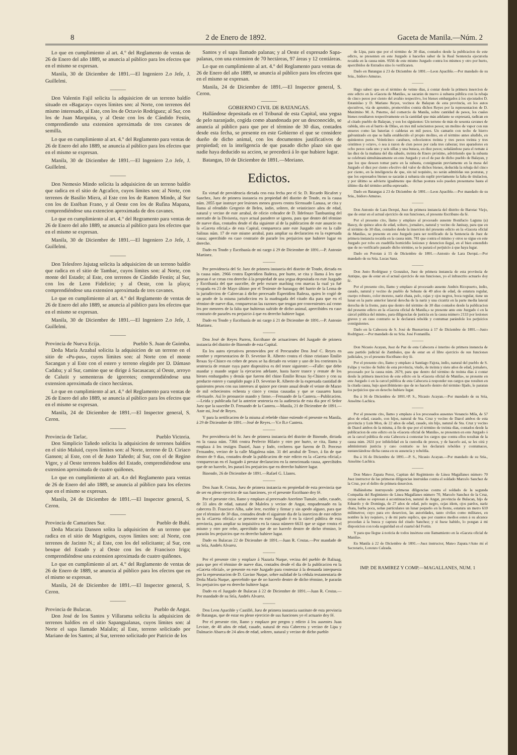8 2 de Enero de 1892. Gaceta de Manila.—Núm. 2
Lo que en cumplimiento al art. 4.° del Reglamento de ventas de 26 de Enero del año 1889, se anuncia al público para los efectos que en el mismo se expresan.
Manila, 30 de Diciembre de 1891.—El Ingeniero 2.o Jefe, J. Guillelmi.
———
Don Valentin Fajil solicita la adquisicion de un terreno baldío situado en «Bagacay» cuyos límites son: al Norte, con terrenos del mismo interesado, al Este, con los de Octavio Rodriguez; al Sur, con los de Juan Marquina, y al Oeste con los de Cándido Festin, comprendiendo una extension aproximada de tres cavanes de semilla.
Lo que en cumplimiento al art. 4.° del Reglamento para ventas de 26 de Enero del año 1889, se anuncia al público para los efectos que en el mismo se expresan.
Manila, 30 de Diciembre de 1891.—El Ingeniero 2.o Jefe, J. Guillelmi.
———
Don Nemesio Mindo solicita la adquisicion de un terreno baldío que radica en el sitio de Agcafico, cuyos límites son: al Norte, con terrenos de Basilio Miera, al Este con los de Ramon Mindo, al Sur con los de Estéban Frano, y al Oeste con los de Rufina Mapana, comprendiéndose una extencion aproximada de dos cavanes.
Lo que en cumplimiento al art. 4.° del Regramento para ventas de 26 de Enero del año 1889, se anuncia al público para los efectos que en el mismo se expresan.
Manila, 30 de Diciembre de 1891.—El Ingeniero 2.o Jefe, J. Guillelmi.
———
Don Telesforo Jajutag solicita la adquisicion de un terreno baldío que radica en el sitio de Tambac, cuyos límites son: al Norte, con monte del Estado; al Este, con terrenos de Cándido Festin; al Sur, con los de Leon Fidelicio; y al Oeste, con la playa; comprendiéndose una extension aproximada de tres cavanes.
Lo que en cumplimiento al art. 4.° del Reglamento de ventas de 26 de Enero del año 1889, se anuncia al público para los efectos que en el mismo se expresan.
Manila, 30 de Diciembre de 1891.—El Ingeniero 2.o Jefe, J. Guillelmi.
———
Provincia de Nueva Ecija. Pueblo S. Juan de Guimba.
Doña María Arzabal solicita la adquisicion de un terreno en el sitio de «Pu-pus», cuyos límites son: al Norte con el monte Sacangan y al Este con el estero y terreno elegido por D. Dámaso Cadaba; y al Sur, camino que se dirige á Sacasacan; al Oeste, arroyo de Calutit y sementeras de igorrotes; comprendiéndose una extension aproximada de cinco hectáreas.
Lo que en cumplimiento al art. 4.° del Reglamento para ventas de 26 de Enero del año 1889, se anuncia al público para los efectos que en el mismo se expresan.
Manila, 24 de Diciembre de 1891.—El Inspector general, S. Ceron.
———
Provincia de Tarlac. Pueblo Victoria.
Don Simplicio Tañedo solicita la adquisicion de terrenos baldíos en el sitio Maluid, cuyos límites son: al Norte, terreno de D. Ciriaco Ganson; al Este, con el de Justo Tañedo; al Sur, con el de Regino Vigor, y al Oeste terrenos baldíos del Estado, comprendiéndose una extension aproximada de cuatro quiñones.
Lo que en cumplimiento al art. 4.o del Reglamento para ventas de 26 de Enero del año 1889, se anuncia al público para los efectos que en el mismo se expresan.
Manila, 24 de Diciembre de 1891.—El Inspector general, S. Ceron.
———
Provincia de Camarines Sur. Pueblo de Buhí.
Doña Macaria Danson solita la adquisicion de un terreno que radica en el sitio de Magriguos, cuyos límites son: al Norte, con terrenos de Jacinto N.; al Este, con los del solicitante; al Sur, con bosque del Estado y al Oeste con los de Francisco Iriga; comprendiéndose una extension aproximada de cuatro quiñones.
Lo que en cumplimiento al art. 4.° del Reglamento de ventas de 26 de Enero de 1889, se anuncia al público para los efectos que en el mismo se expresan.
Manila, 24 de Diciembre de 1891.—El Inspector general, S. Ceron.
———
Provincia de Bulacan. Pueblo de Angat.
Don José de los Santos y Villarama solicita la adquisicion de terrenos baldíos en el sitio Sapangpalanas, cuyos límites son: al Norte el sapa llamado Malalin; al Este, terreno solicitado por Mariano de los Santos; al Sur, terreno solicitado por Patricio de los
Santos y el sapa llamado palanas; y al Oeste el expresado Sapa-palanas, con una extension de 70 hectáreas, 97 áreas y 12 centiáreas.
Lo que en cumplimiento al art. 4.° del Reglamento para ventas de 26 de Enero del año 1889, se anuncia al público para los efectos que en el mismo se expresan.
Manila, 24 de Diciembre de 1891.—El Inspector general, S. Ceron.
———
GOBIERNO CIVIL DE BATANGAS.
Hallándose depositada en el Tribunal de esta Capital, una yegua de pelo naranjado, cogida como abandonada por un desconocido, se anuncia al público para que por el término de 30 dias, contados desde esta fecha, se presente en este Gobierno el que se considere dueño de dicho animal, con los documentos justificativos de propiedad; en la inteligencia de que pasado dicho plazo sin que nadie haya deducido su accion, se procederá á lo que hubiere lugar.
Batangas, 10 de Diciembre de 1891.—Moriano.
Edictos.
En virtud de providencia dictada con esta fecha por el Sr. D. Ricardo Ricafort y Sanchez, Juez de primera instancia en propiedad del distrito de Tondo, en la causa núm. 2855 que instruye por lesiones menos graves contra Sicensado Lanusa, se cita y llama al ofendido Gregorio de Belen, indio, soltero, de veinticinco años de edad, natural y vecino de este arrabal, de oficio cobrador de D. Ildefonzo Tambunting del mercado de la Divisoria, cuyo actual paradero se ignora, para que dentro del término de nueve dias, contados desde el dia siguiente al de la publicacion de este anuncio en la «Gaceta oficial,» de esta Capital, comparezca ante este Juzgado sito en la calle Salinas núm. 17 de este mismo arrabal, para ampliar su declaracion en la expresada causa; apercibido en caso contrario de pararle los perjuicios que hubiere lugar en derecho.
Dado en Tondo y Escribanía de mi cargo á 29 de Diciembre de 1891.—P. Antonio Martinez.
———
Por providencia del Sr. Juez de primera instancia del distrito de Tondo, dictada en la causa núm. 2966 contra Esperidion Bañeza, por hurto, se cita y llama á los que posean ó se crean con derecho á la propiedad de una yegua depositada en este Juzgado y Escribanía del que suscribe, de pelo oscuro maching con marcas la cual ya fué ocupada en 23 de Mayo último por el Teniente de barangay del barrio de la Loma de la jurisdiccion de Caloocan á dicho procesado Esperidion Bañeza, quien lo cogió de un prado de la misma jurisdiccion en la madrugada del citado dia para que en el término de nueve dias, comparezcan las razones que tengan por convenientes así como los por menores de la falta que hubieran sufrido de dicho animal, apercibidos en caso contrario de pararles en perjuicio á que en derecho hubiere lugar.
Dado en Tondo y Escribanía de mi cargo á 21 de Diciembre de 1891.—P. Antonio Martinez.
———
Don José de Reyes Parron, Escribano de actuaciones del Juzgado de primera instancia del distrito de Binondo de esta Capital.
En los autos ejecutivos promovidos por el Procurador Don José C. Reyes en nombre y representacion de D. Severino R. Alberto contra el chino cristiano Emilio Roxas Sy-Chinco en cobro de pesos se ha dictado en veinte y uno de los corrientes la sentencia de remate cuya parte dispositiva es del tenor siguiente:—«Fallo: que debo mandar y mando seguir la ejecucion adelante, hasta hacer trance y remate de los bienes embargados y demás que fueron del chino Emilio Roxas Sy-Chinco y con su producto entero y cumplido pago á D. Severino R. Alberto de la expresada cantidad de quinientos pesos con sus intereses al quince por ciento anual desde el veinte de Marzo de mil ochocientos ochenta y cinco y costas causadas y que se causaren hasta efectuarlo. Así lo pronuncio mando y firmo.—Fernando de la Cantera.—Publicacion.—Leida y publicada fué la anterior sentencia en la audiencia de esta dia por el Señor Juez que la suscribe D. Fernando de la Cantera.—Manila, 21 de Diciembre de 1891.—Ante mi, José de Reyes.
Y para la notificacion de la misma al rebelde chino estiendo el presente en Manila, á 29 de Diciembre de 1891.—José de Reyes.—V.o B.o Cantera.
———
Por providencia del Sr. Juez de primera instancia del distrito de Binondo, dictada en la causa núm. 7366 contra Perfecto Hilario y otro por hurto, se cita, llama y emplaza á los testigos Daniel, Juan y Indo, cocheros que fueron de D. Proceso Fernandez, vecino de la calle Magalena núm. 31 del arrabal de Trozo, á fin de que dentro de 9 dias, contados desde la publicacion de este edicto en la «Gaceta oficial,» comparezcan en el Juzgado á prestar declaracion en la mencionada causa, apercibidos que de no hacerlo, les parará los perjuicios que en derecho hubiere lugar.
Binondo, 26 de Diciembre de 1891.—Rafael G. Llanos.
———
Don Juan R. Costas, Juez de primera instancia en propiedad de esta provincia que de ser en pleno ejercicio de sus funciones, yo el presente Escribano doy fé.
Por el presente cito, llamo y emplazo al procesado Ancelmo Tumale, indio, casado, de 33 años de edad, natural de Malolos y vecino de Angat, empadronado en la cabecera D. Francisco Alba, sabe leer, escribir y firmar y sin apodo alguno, para que por el término de 30 dias, contados desde el siguiente dia de la insercion de este edicto en la «Gaceta oficial,» se presente en este Juzgado ó en la cárcel pública de esta provincia, para ampliar su inquisitiva en la causa número 6631 que se sigue contra el mismo y otro por robo, apercibido que de no hacerlo dentro de dicho término, le pararán los perjuicios que en derecho hubiere lugar.
Dado en Bulacan 22 de Diciembre de 1891.—Juan R. Costas.—Por mandado de su Sría, Andrés Alvarez.
———
Por el presente cito y emplazo á Nazaria Nuque, vecina del pueblo de Baliuag, para que por el término de nueve dias, contados desde el dia de la publicacion en la «Gaceta oficial», se presente en este Juzgado para contestar á la demanda interpuesta por la representacion de D. Gavino Nuque, sobre nulidad de la cédula testamentaria de Doña María Nuque, apercebido que de no hacerlo dentro de dicho término, le pararán los perjuicios que en derecho hubiere lugar.
Dado en el Juzgado de Bulacan á 22 de Diciembre de 1891.—Juan R. Costas.—Por mandado de su Sría, Andrés Alvarez.
———
Don Leon Apacible y Castilló, Juez de primera instancia sustituto de esta provincia de Batangas, que de estar en pleno ejercicio de sus funciones yo el actuario doy fé.
Por el presente cito, llamo y emplazo por pregon y edicto á los ausentes Juan Leviste, de 48 años de edad, casado, natural de esta Cabecera y vecino de Lipa y Dalmacio Abarca de 24 años de edad, soltero, natural y vecino de dicho pueblo
de Lipa, para que por el término de 30 dias, contados desde la publicacion de este edicto, se presenten en este Juzgado á hacerles saber de la Real Sentencia ejecutoria recaida en la causa núm. 9556 de este mismo Juzgado contra los mismos y otro por hurto, apercibidos de Estrados sino lo verificaren.
Dado en Batangas á 23 de Diciembre de 1891.—Leon Apacible.—Por mandado de su Sría., Isidoro Amurao.
———
Hago saber: que en el término de veinte dias, á contar desde la primera insercion de este edicto en la «Gaceta de Manila», se sacarán de nuevo á subasta pública con la rebaja de cinco pesos por ciento del avalúo respectivo, los bienes embargados á los ejecutados D. Estanislao y D. Mariano Reyes, vecinos de Balayan de esta provincia, en los autos ejecutivos, vía de apremio, promovidos contra dichos Reyes por la representacion de D. Maximino M. A. Paterno, del comercio de Manila, sobre cantidad de pesos, los cuales bienes resultaron respectivamente en la cantidad que más adelante se expresará, radican en el citado pueblo de Balayan, y son los siguientes: Un terreno de más de sesenta cavanes de cabida, sito en el barrio de Dilao, en tres mil seiscientos pesos; un molino de vapor con sus enseres como las baterías ó calderas en mil pesos. Un camarin con techo de hierro galvanizado en que se halla establecido el propio molino, en el término antes aludido, en quinientos pesos. Veinticinco carabaos, ochocientos treinta y tres pesos treinta y tres céntimos y octavo, ó sea á razon de cien pesos por cada tres cabezas; tres aparadores en ocho pesos cada uno y seis sillas y una butaca, en diez pesos; señalándose para el remate á las diez de la mañana del dia sábado, treinta de Enero próximo, advirtiendo que la subasta se celebrará simultáneamente en este Juzgado y en el de paz de dicho pueblo de Balayan, y que los que deseen tomar parte en la subasta, consignarán previamente en la mesa del Juzgado el diez por ciento efectivo del valor de dichos bienes, deducida la rebaja del cinco por ciento, en la inteligencia de que, sin tal requisito, no serán admitidas sus posturas, y que los espresados bienes se sacarán á subasta sin suplir previamente la falta de titulacion, y por último se advierte igualmente que dichas postura solo pueden presentarse hasta el último dia del término arriba espresado.
Dado en Batangas á 23 de Diciembre de 1891.—Leon Apacible.—Por mandado de su Sría., Isidoro Amurao.
———
Don Antonio de Lara Derqui, Juez de primera instancia del distrito de Barotac Viejo, que de estar en el actual ejercicio de sus funciones, el presente Escribano da fé.
Por el presente cito, llamo y emplazo al procesado ausente Bonifacio Laguna (a) Basoy, de quince años de edad, soltero, jornalero, natural y vecino de Janiuay, para que en el término de 30 dias, contados desde la insercion del presente edicto en la «Gaceta oficial de Manila», se presente en este Juzgado para ser notificado de la Sentencia de Juez de primera instancia recaida en la causa núm. 781 que contra el mismo y otros se sigue en este Juzgado por robo en cuadrilla homicidio lesiones y detencion ilegal, en el bien entendido que de no verificarlo pasado dicho término, se le parará el perjuicio á que haya lugar.
Dado en Pototan á 15 de Diciembre de 1891.—Antonio de Lara Derqui.—Por mandado de su Sría. Lucas Sanz.
———
Don Justo Rodriguez y Gonzalez, Juez de primera instancia de esta provincia de Antique, que de estar en el actual ejercicio de sus funciones, yo el infrascrito actuario doy fé.
Por el presente cito, llamo y emplazo al procesado ausente Andrés Ricopuerto, indio, casado, natural y vecino de pueblo de Sebaste de 49 años de edad, de estatura regular, cuerpo robusto, color moreno, nariz chata, pelo, cejas y ojos negros, boca regular, tiene un lunar en la parte anterior lateral derecha de la nariz y una cicatriz en la parte media lateral derecha de la frente, para que dentro del término de 30 dias contados desde la publicacion del presente edicto en la «Gaceta oficial de Manila,» se presente ante este Juzgado ó en la cárcel pública del mismo, para diligencias de justicia en la causa número 2133 por lesiones graves y en caso contrario se le declarará rebelde y contumaz parándole los perjuicios consiguientes.
Dado en la Cabecera de S. José de Buenavista á 17 de Diciembre de 1891.—Justo Rodriguez.—Por mandado de su Sría. José Fontanilla.
———
Don Nicasio Acayan, Juez de Paz de esta Cabecera é interino de primera instancia de este partido judicial de Zambales, que de estar en el libre ejercicio de sus funciones judiciales, yo el presente Escribano doy fé.
Por el presente cito, llamo y emplazo á Santiago Fajota, indio, natural del pueblo de S. Felipe y vecino de Subic de esta provincia, viudo, de treinta y siete años de edad, jornalero, procesado por la causa núm. 2679, para que dentro del término de treinta dias á contar desde la primera insercion de este edicto en la «Gaceta oficial de Manila», se presente en este Juzgado ó en la carcel pública de esta Cabecera á responder sus cargos que resulten en la citada causa, bajo apercibimiento que de no hacerlo dentro del término fijado, le pararan los perjuicios que en derecho hubiere lugar.
Iba á 16 de Diciembre de 1891.=P. S., Nicasio Acayan.—Por mandado de su Sría, Anselmo Lachica.
———
Por el presente cito, llamo y emplazo á los procesados ausentes Venancio Mila, de 57 años de edad, casado, con hijos, natural de Sta. Cruz y vecino de Dazol ambos de esta provincia y Luis Mon, de 22 años de edad, casado, sin hijo, natural de Sta. Cruz y vecino de Dazol ambos de la misma, á fin de que por el término de treinta dias, contados desde la publicacion de este edicto en la «Gaceta oficial de Manila», se presenten en este Juzgado ó en la carcel pública de esta Cabecera á contestar los cargos que contra ellos resultan de la causa núm. 2631 por infidelidad en la custodia de presos, y de hacerlo así, se les oirá y administrará justicia y caso contrario se les declarará rebeldes y contumaces, sustanciándose dicha causa en su ausencia y rebeldía.
Iba á 16 de Diciembre de 1891.—P. S., Nicasio Acayan.—Por mandado de su Sría., Anselmo Lachica.
———
Don Mateo Zapata Perez, Capitan del Regimiento de Línea Magallanes número 70 Juez instructor de las primeras diligencias instruidas contra el soldado Marcelo Sanchez de la Cruz, por el delito de primera desercion.
Hallándome instruyendo primeras diligencias contra el soldado de la segunda Compañía del Regimiento de Línea Magallanes número 70, Marcelo Sanchez de la Cruz, cuyas señas se espresan á acontinuacion, natural de Angat, provincia de Bulacan, hijo de Eduardo y de Dominga, de 27 años de edad, pelo negro, cejas ídem, ojos pardos, nariz chata, barba poca, señas particulares un lunar pequeño en la frente, estatura un metro 610 milímetros; cuyo para ero desercion, las autoridades, tanto civiles como militares, en nombre la ley requiero, y de mi parte suplico, que por cuantos medios esten á su alcance procedan á la busca y captura del citado Sanchez; y si fuese habido, lo pongan á mi disposicion con toda seguridad en el cuartel del Fortin.
Y para que llegue á noticia de todos insértese este llamamiento en la «Gaceta oficial de Manila».
En Manila á 22 de Diciembre de 1891.—Juez instructor, Mateo Zapata.=Ante mí el Secretario, Lorenzo Calzada.
IMP. DE RAMIREZ Y COMP.—MAGALLANES, NUM. 1